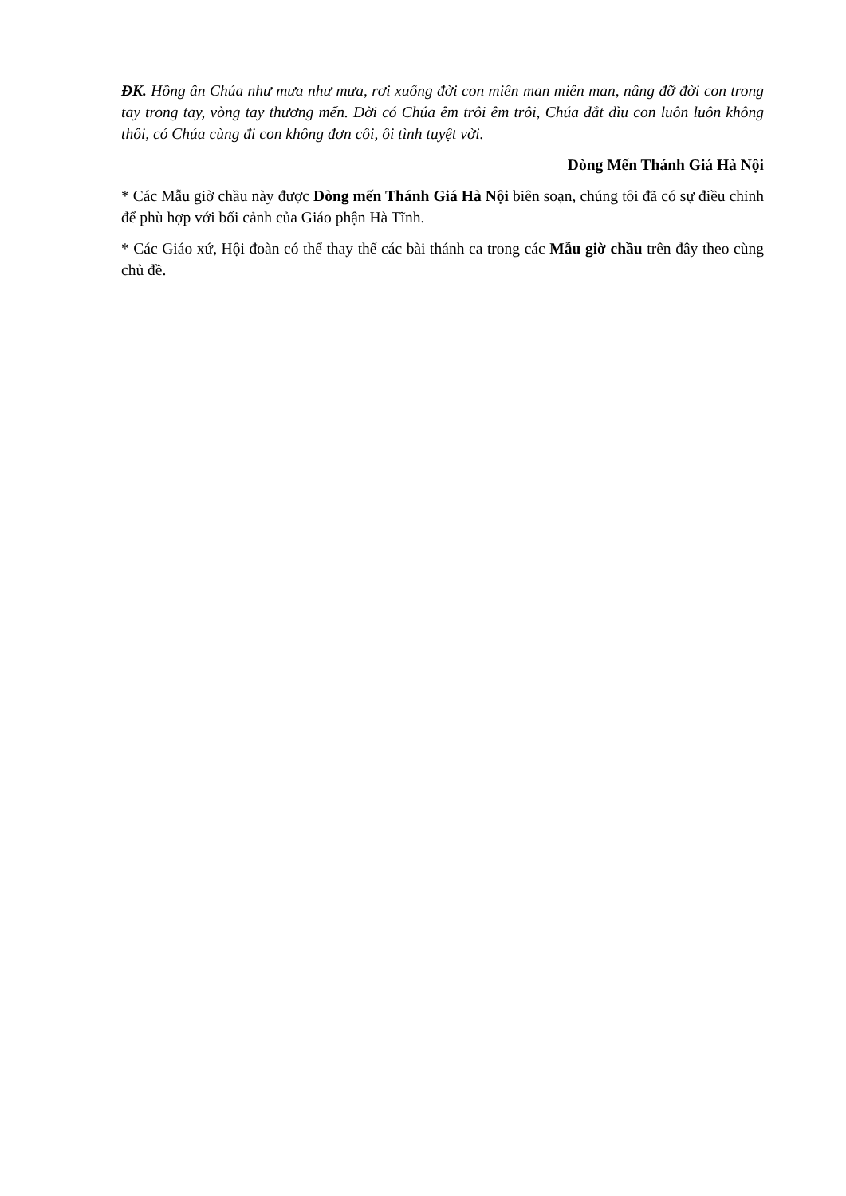ĐK. Hồng ân Chúa như mưa như mưa, rơi xuống đời con miên man miên man, nâng đỡ đời con trong tay trong tay, vòng tay thương mến. Đời có Chúa êm trôi êm trôi, Chúa dắt dìu con luôn luôn không thôi, có Chúa cùng đi con không đơn côi, ôi tình tuyệt vời.
Dòng Mến Thánh Giá Hà Nội
* Các Mẫu giờ chầu này được Dòng mến Thánh Giá Hà Nội biên soạn, chúng tôi đã có sự điều chỉnh để phù hợp với bối cảnh của Giáo phận Hà Tĩnh.
* Các Giáo xứ, Hội đoàn có thể thay thế các bài thánh ca trong các Mẫu giờ chầu trên đây theo cùng chủ đề.